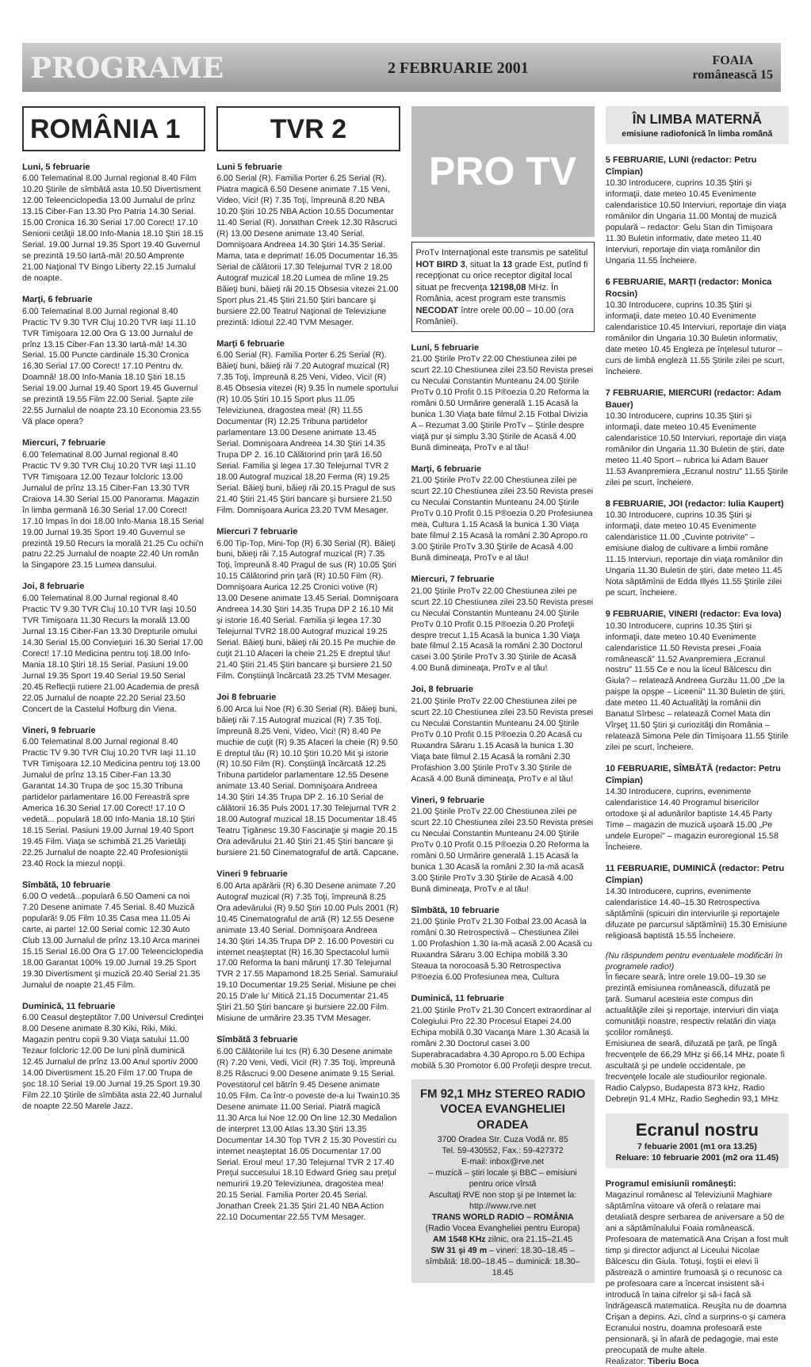PROGRAME
2 FEBRUARIE 2001
FOAIA
românească 15
ROMÂNIA 1
Luni, 5 februarie
6.00 Telematinal 8.00 Jurnal regional 8.40 Film 10.20 Ştirile de sîmbătă asta 10.50 Divertisment 12.00 Teleenciclopedia 13.00 Jurnalul de prînz 13.15 Ciber-Fan 13.30 Pro Patria 14.30 Serial. 15.00 Cronica 16.30 Serial 17.00 Corect! 17.10 Seniorii cetăţii 18.00 Info-Mania 18.10 Ştiri 18.15 Serial. 19.00 Jurnal 19.35 Sport 19.40 Guvernul se prezintă 19.50 Iartă-mă! 20.50 Amprente 21.00 Naţional TV Bingo Liberty 22.15 Jurnalul de noapte.
Marţi, 6 februarie
6.00 Telematinal 8.00 Jurnal regional 8.40 Practic TV 9.30 TVR Cluj 10.20 TVR Iaşi 11.10 TVR Timişoara 12.00 Ora G 13.00 Jurnalul de prînz 13.15 Ciber-Fan 13.30 Iartă-mă! 14.30 Serial. 15.00 Puncte cardinale 15.30 Cronica 16.30 Serial 17.00 Corect! 17.10 Pentru dv. Doamnă! 18.00 Info-Mania 18.10 Ştiri 18.15 Serial 19.00 Jurnal 19.40 Sport 19.45 Guvernul se prezintă 19.55 Film 22.00 Serial. Şapte zile 22.55 Jurnalul de noapte 23.10 Economia 23.55 Vă place opera?
Miercuri, 7 februarie
6.00 Telematinal 8.00 Jurnal regional 8.40 Practic TV 9.30 TVR Cluj 10.20 TVR Iaşi 11.10 TVR Timişoara 12.00 Tezaur folcloric 13.00 Jurnalul de prînz 13.15 Ciber-Fan 13.30 TVR Craiova 14.30 Serial 15.00 Panorama. Magazin în limba germană 16.30 Serial 17.00 Corect! 17.10 Impas în doi 18.00 Info-Mania 18.15 Serial 19.00 Jurnal 19.35 Sport 19.40 Guvernul se prezintă 19.50 Recurs la morală 21.25 Cu ochii'n patru 22.25 Jurnalul de noapte 22.40 Un român la Singapore 23.15 Lumea dansului.
Joi, 8 februarie
6.00 Telematinal 8.00 Jurnal regional 8.40 Practic TV 9.30 TVR Cluj 10.10 TVR Iaşi 10.50 TVR Timişoara 11.30 Recurs la morală 13.00 Jurnal 13.15 Ciber-Fan 13.30 Drepturile omului 14.30 Serial 15.00 Convieţuiri 16.30 Serial 17.00 Corect! 17.10 Medicina pentru toţi 18.00 Info-Mania 18.10 Ştiri 18.15 Serial. Pasiuni 19.00 Jurnal 19.35 Sport 19.40 Serial 19.50 Serial 20.45 Reflecţii rutiere 21.00 Academia de presă 22.05 Jurnalul de noapte 22.20 Serial 23.50 Concert de la Castelul Hofburg din Viena.
Vineri, 9 februarie
6.00 Telematinal 8.00 Jurnal regional 8.40 Practic TV 9.30 TVR Cluj 10.20 TVR Iaşi 11.10 TVR Timişoara 12.10 Medicina pentru toţi 13.00 Jurnalul de prînz 13.15 Ciber-Fan 13.30 Garantat 14.30 Trupa de şoc 15.30 Tribuna partidelor parlamentare 16.00 Fereastră spre America 16.30 Serial 17.00 Corect! 17.10 O vedetă... populară 18.00 Info-Mania 18.10 Ştiri 18.15 Serial. Pasiuni 19.00 Jurnal 19.40 Sport 19.45 Film. Viaţa se schimbă 21.25 Varietăţi 22.25 Jurnalul de noapte 22.40 Profesioniştii 23.40 Rock la miezul nopţii.
Sîmbătă, 10 februarie
6.00 O vedetă...populară 6.50 Oameni ca noi 7.20 Desene animate 7.45 Serial. 8.40 Muzică populară! 9.05 Film 10.35 Casa mea 11.05 Ai carte, ai parte! 12.00 Serial comic 12.30 Auto Club 13.00 Jurnalul de prînz 13.10 Arca marinei 15.15 Serial 16.00 Ora G 17.00 Teleenciclopedia 18.00 Garantat 100% 19.00 Jurnal 19.25 Sport 19.30 Divertisment şi muzică 20.40 Serial 21.35 Jurnalul de noapte 21.45 Film.
Duminică, 11 februarie
6.00 Ceasul deşteptător 7.00 Universul Credinţei 8.00 Desene animate 8.30 Kiki, Riki, Miki. Magazin pentru copii 9.30 Viaţa satului 11.00 Tezaur folcloric 12.00 De luni pînă duminică 12.45 Jurnalul de prînz 13.00 Anul sportiv 2000 14.00 Divertisment 15.20 Film 17.00 Trupa de şoc 18.10 Serial 19.00 Jurnal 19.25 Sport 19.30 Film 22.10 Ştirile de sîmbăta asta 22.40 Jurnalul de noapte 22.50 Marele Jazz.
TVR 2
Luni 5 februarie
6.00 Serial (R). Familia Porter 6.25 Serial (R). Piatra magică 6.50 Desene animate 7.15 Veni, Video, Vici! (R) 7.35 Toţi, împreună 8.20 NBA 10.20 Ştiri 10.25 NBA Action 10.55 Documentar 11.40 Serial (R). Jonathan Creek 12.30 Răscruci (R) 13.00 Desene animate 13.40 Serial. Domnişoara Andreea 14.30 Ştiri 14.35 Serial. Mama, tata e deprimat! 16.05 Documentar 16.35 Serial de călătorii 17.30 Telejurnal TVR 2 18.00 Autograf muzical 18.20 Lumea de mîine 19.25 Băieţi buni, băieţi răi 20.15 Obsesia vitezei 21.00 Sport plus 21.45 Ştiri 21.50 Ştiri bancare şi bursiere 22.00 Teatrul Naţional de Televiziune prezintă: Idiotul 22.40 TVM Mesager.
Marţi 6 februarie
6.00 Serial (R). Familia Porter 6.25 Serial (R). Băieţi buni, băieţi răi 7.20 Autograf muzical (R) 7.35 Toţi, împreună 8.25 Veni, Video, Vici! (R) 8.45 Obsesia vitezei (R) 9.35 În numele sportului (R) 10.05 Ştiri 10.15 Sport plus 11.05 Televiziunea, dragostea mea! (R) 11.55 Documentar (R) 12.25 Tribuna partidelor parlamentare 13.00 Desene animate 13.45 Serial. Domnişoara Andreea 14.30 Ştiri 14.35 Trupa DP 2. 16.10 Călătorind prin ţară 16.50 Serial. Familia şi legea 17.30 Telejurnal TVR 2 18.00 Autograf muzical 18.20 Ferma (R) 19.25 Serial. Băieţi buni, băieţi răi 20.15 Pragul de sus 21.40 Ştiri 21.45 Ştiri bancare şi bursiere 21.50 Film. Domnişoara Aurica 23.20 TVM Mesager.
Miercuri 7 februarie
6.00 Tip-Top, Mini-Top (R) 6.30 Serial (R). Băieţi buni, băieţi răi 7.15 Autograf muzical (R) 7.35 Toţi, împreună 8.40 Pragul de sus (R) 10.05 Ştiri 10.15 Călătorind prin ţară (R) 10.50 Film (R). Domnişoara Aurica 12.25 Cronici votive (R) 13.00 Desene animate 13.45 Serial. Domnişoara Andreea 14.30 Ştiri 14.35 Trupa DP 2 16.10 Mit şi istorie 16.40 Serial. Familia şi legea 17.30 Telejurnal TVR2 18.00 Autograf muzical 19.25 Serial. Băieţi buni, băieţi răi 20.15 Pe muchie de cuţit 21.10 Afaceri la cheie 21.25 E dreptul tău! 21.40 Ştiri 21.45 Ştiri bancare şi bursiere 21.50 Film. Conştiinţă încărcată 23.25 TVM Mesager.
Joi 8 februarie
6.00 Arca lui Noe (R) 6.30 Serial (R). Băieţi buni, băieţi răi 7.15 Autograf muzical (R) 7.35 Toţi, împreună 8.25 Veni, Video, Vici! (R) 8.40 Pe muchie de cuţit (R) 9.35 Afaceri la cheie (R) 9.50 E dreptul tău (R) 10.10 Ştiri 10.20 Mit şi istorie (R) 10.50 Film (R). Conştiinţă încărcată 12.25 Tribuna partidelor parlamentare 12.55 Desene animate 13.40 Serial. Domnişoara Andreea 14.30 Ştiri 14.35 Trupa DP 2. 16.10 Serial de călătorii 16.35 Puls 2001 17.30 Telejurnal TVR 2 18.00 Autograf muzical 18.15 Documentar 18.45 Teatru Ţigănesc 19.30 Fascinaţie şi magie 20.15 Ora adevărului 21.40 Ştiri 21.45 Ştiri bancare şi bursiere 21.50 Cinematograful de artă. Capcane.
Vineri 9 februarie
6.00 Arta apărării (R) 6.30 Desene animate 7.20 Autograf muzical (R) 7.35 Toţi, împreună 8.25 Ora adevărului (R) 9.50 Ştiri 10.00 Puls 2001 (R) 10.45 Cinematograful de artă (R) 12.55 Desene animate 13.40 Serial. Domnişoara Andreea 14.30 Ştiri 14.35 Trupa DP 2. 16.00 Povestiri cu internet neaşteptat (R) 16.30 Spectacolul lumii 17.00 Reforma la bani mărunţi 17.30 Telejurnal TVR 2 17.55 Mapamond 18.25 Serial. Samuraiul 19.10 Documentar 19.25 Serial. Misiune pe chei 20.15 D'ale lu' Mitică 21.15 Documentar 21.45 Ştiri 21.50 Ştiri bancare şi bursiere 22.00 Film. Misiune de urmărire 23.35 TVM Mesager.
Sîmbătă 3 februarie
6.00 Călătoriile lui Ics (R) 6.30 Desene animate (R) 7.20 Veni, Vedi, Vici! (R) 7.35 Toţi, împreună 8.25 Răscruci 9.00 Desene animate 9.15 Serial. Povestitorul cel bătrîn 9.45 Desene animate 10.05 Film. Ca într-o poveste de-a lui Twain10.35 Desene animate 11.00 Serial. Piatră magică 11.30 Arca lui Noe 12.00 On line 12.30 Medalion de interpret 13.00 Atlas 13.30 Ştiri 13.35 Documentar 14.30 Top TVR 2 15.30 Povestiri cu internet neaşteptat 16.05 Documentar 17.00 Serial. Eroul meu! 17.30 Telejurnal TVR 2 17.40 Preţul succesului 18.10 Edward Grieg sau preţul nemuririi 19.20 Televiziunea, dragostea mea! 20.15 Serial. Familia Porter 20.45 Serial. Jonathan Creek 21.35 Ştiri 21.40 NBA Action 22.10 Documentar 22.55 TVM Mesager.
PRO TV
ProTv Internaţional este transmis pe satelitul HOT BIRD 3, situat la 13 grade Est, putînd fi recepţionat cu orice receptor digital local situat pe frecvenţa 12198,08 MHz. În România, acest program este transmis NECODAT între orele 00.00 – 10.00 (ora României).
Luni, 5 februarie
21.00 Ştirile ProTv 22.00 Chestiunea zilei pe scurt 22.10 Chestiunea zilei 23.50 Revista presei cu Neculai Constantin Munteanu 24.00 Ştirile ProTv 0.10 Profit 0.15 P®oezia 0.20 Reforma la români 0.50 Urmărire generală 1.15 Acasă la bunica 1.30 Viaţa bate filmul 2.15 Fotbal Divizia A – Rezumat 3.00 Ştirile ProTv – Ştirile despre viaţă pur şi simplu 3.30 Ştirile de Acasă 4.00 Bună dimineaţa, ProTv e al tău!
Marţi, 6 februarie
21.00 Ştirile ProTv 22.00 Chestiunea zilei pe scurt 22.10 Chestiunea zilei 23.50 Revista presei cu Neculai Constantin Munteanu 24.00 Ştirile ProTv 0.10 Profit 0.15 P®oezia 0.20 Profesiunea mea, Cultura 1.15 Acasă la bunica 1.30 Viaţa bate filmul 2.15 Acasă la români 2.30 Apropo.ro 3.00 Ştirile ProTv 3.30 Ştirile de Acasă 4.00 Bună dimineaţa, ProTv e al tău!
Miercuri, 7 februarie
21.00 Ştirile ProTv 22.00 Chestiunea zilei pe scurt 22.10 Chestiunea zilei 23.50 Revista presei cu Neculai Constantin Munteanu 24.00 Ştirile ProTv 0.10 Profit 0.15 P®oezia 0.20 Profeţii despre trecut 1.15 Acasă la bunica 1.30 Viaţa bate filmul 2.15 Acasă la români 2.30 Doctorul casei 3.00 Ştirile ProTv 3.30 Ştirile de Acasă 4.00 Bună dimineaţa, ProTv e al tău!
Joi, 8 februarie
21.00 Ştirile ProTv 22.00 Chestiunea zilei pe scurt 22.10 Chestiunea zilei 23.50 Revista presei cu Neculai Constantin Munteanu 24.00 Ştirile ProTv 0.10 Profit 0.15 P®oezia 0.20 Acasă cu Ruxandra Săraru 1.15 Acasă la bunica 1.30 Viaţa bate filmul 2.15 Acasă la români 2.30 Profashion 3.00 Ştirile ProTv 3.30 Ştirile de Acasă 4.00 Bună dimineaţa, ProTv e al tău!
Vineri, 9 februarie
21.00 Ştirile ProTv 22.00 Chestiunea zilei pe scurt 22.10 Chestiunea zilei 23.50 Revista presei cu Neculai Constantin Munteanu 24.00 Ştirile ProTv 0.10 Profit 0.15 P®oezia 0.20 Reforma la români 0.50 Urmărire generală 1.15 Acasă la bunica 1.30 Acasă la români 2.30 Ia-mă acasă 3.00 Ştirile ProTv 3.30 Ştirile de Acasă 4.00 Bună dimineaţa, ProTv e al tău!
Sîmbătă, 10 februarie
21.00 Ştirile ProTv 21.30 Fotbal 23.00 Acasă la români 0.30 Retrospectivă – Chestiunea Zilei 1.00 Profashion 1.30 Ia-mă acasă 2.00 Acasă cu Ruxandra Săraru 3.00 Echipa mobilă 3.30 Steaua ta norocoasă 5.30 Retrospectiva P®oezia 6.00 Profesiunea mea, Cultura
Duminică, 11 februarie
21.00 Ştirile ProTv 21.30 Concert extraordinar al Colegiului Pro 22.30 Procesul Etapei 24.00 Echipa mobilă 0.30 Vacanţa Mare 1.30 Acasă la români 2.30 Doctorul casei 3.00 Superabracadabra 4.30 Apropo.ro 5.00 Echipa mobilă 5.30 Promotor 6.00 Profeţii despre trecut.
FM 92,1 MHz STEREO RADIO VOCEA EVANGHELIEI ORADEA
3700 Oradea Str. Cuza Vodă nr. 85
Tel. 59-430552, Fax.: 59-427372
E-mail: inbox@rve.net
– muzică – ştiri locale şi BBC – emisiuni pentru orice vîrstă
Ascultaţi RVE non stop şi pe Internet la: http://www.rve.net
TRANS WORLD RADIO – ROMÂNIA
(Radio Vocea Evangheliei pentru Europa)
AM 1548 KHz zilnic, ora 21.15–21.45
SW 31 şi 49 m – vineri: 18.30–18.45 – sîmbătă: 18.00–18.45 – duminică: 18.30–18.45
ÎN LIMBA MATERNĂ
emisiune radiofonică în limba română
5 FEBRUARIE, LUNI (redactor: Petru Cîmpian)
10.30 Introducere, cuprins 10.35 Ştiri şi informaţii, date meteo 10.45 Evenimente calendaristice 10.50 Interviuri, reportaje din viaţa românilor din Ungaria 11.00 Montaj de muzică populară – redactor: Gelu Stan din Timişoara 11.30 Buletin informativ, date meteo 11.40 Interviuri, reportaje din viaţa românilor din Ungaria 11.55 Încheiere.
6 FEBRUARIE, MARŢI (redactor: Monica Rocsin)
10.30 Introducere, cuprins 10.35 Ştiri şi informaţii, date meteo 10.40 Evenimente calendaristice 10.45 Interviuri, reportaje din viaţa românilor din Ungaria 10.30 Buletin informativ, date meteo 10.45 Engleza pe înţelesul tuturor – curs de limbă engleză 11.55 Ştirile zilei pe scurt, încheiere.
7 FEBRUARIE, MIERCURI (redactor: Adam Bauer)
10.30 Introducere, cuprins 10.35 Ştiri şi informaţii, date meteo 10.45 Evenimente calendaristice 10.50 Interviuri, reportaje din viaţa românilor din Ungaria 11.30 Buletin de ştiri, date meteo 11.40 Sport – rubrica lui Adam Bauer 11.53 Avanpremiera „Ecranul nostru" 11.55 Ştirile zilei pe scurt, încheiere.
8 FEBRUARIE, JOI (redactor: Iulia Kaupert)
10.30 Introducere, cuprins 10.35 Ştiri şi informaţii, date meteo 10.45 Evenimente calendaristice 11.00 „Cuvinte potrivite" – emisiune dialog de cultivare a limbii române 11.15 Interviuri, reportaje din viaţa românilor din Ungaria 11.30 Buletin de ştiri, date meteo 11.45 Nota săptămînii de Edda Illyés 11.55 Ştirile zilei pe scurt, încheiere.
9 FEBRUARIE, VINERI (redactor: Eva Iova)
10.30 Introducere, cuprins 10.35 Ştiri şi informaţii, date meteo 10.40 Evenimente calendaristice 11.50 Revista presei „Foaia românească" 11.52 Avanpremiera „Ecranul nostru" 11.55 Ce e nou la liceul Bălcescu din Giula? – relatează Andreea Gurzău 11.00 „De la paişpe la opşpe – Liceenii" 11.30 Buletin de ştiri, date meteo 11.40 Actualităţi la românii din Banatul Sîrbesc – relatează Cornel Mata din Vîrşeţ 11.50 Ştiri şi curiozităţi din România – relatează Simona Pele din Timişoara 11.55 Ştirile zilei pe scurt, încheiere.
10 FEBRUARIE, SÎMBĂTĂ (redactor: Petru Cîmpian)
14.30 Introducere, cuprins, evenimente calendaristice 14.40 Programul bisericilor ortodoxe şi al adunărilor baptiste 14.45 Party Time – magazin de muzică uşoară 15.00 „Pe undele Europei" – magazin euroregional 15.58 Încheiere.
11 FEBRUARIE, DUMINICĂ (redactor: Petru Cîmpian)
14.30 Introducere, cuprins, evenimente calendaristice 14.40–15.30 Retrospectiva săptămînii (spicuiri din interviurile şi reportajele difuzate pe parcursul săptămînii) 15.30 Emisiune religioasă baptistă 15.55 Încheiere.
(Nu răspundem pentru eventualele modificări în programele radio!)
În fiecare seară, între orele 19.00–19.30 se prezintă emisiunea românească, difuzată pe ţară. Sumarul acesteia este compus din actualităţile zilei şi reportaje, interviuri din viaţa comunităţii noastre, respectiv relatări din viaţa şcolilor româneşti.
Emisiunea de seară, difuzată pe ţară, pe lîngă frecvenţele de 66,29 MHz şi 66,14 MHz, poate fi ascultată şi pe undele occidentale, pe frecvenţele locale ale studiourilor regionale.
Radio Calypso, Budapesta 873 kHz, Radio Debreţin 91,4 MHz, Radio Seghedin 93,1 MHz
Ecranul nostru
7 febuarie 2001 (m1 ora 13.25)
Reluare: 10 februarie 2001 (m2 ora 11.45)
Programul emisiunii româneşti:
Magazinul românesc al Televiziunii Maghiare săptămîna viitoare vă oferă o relatare mai detaliată despre serbarea de aniversare a 50 de ani a săptămînalului Foaia românească. Profesoara de matematică Ana Crişan a fost mult timp şi director adjunct al Liceului Nicolae Bălcescu din Giula. Totuşi, foştii ei elevi îi păstrează o amintire frumoasă şi o recunosc ca pe profesoara care a încercat insistent să-i introducă în taina cifrelor şi să-i facă să îndrăgească matematica. Reuşita nu de doamna Crişan a depins. Azi, cînd a surprins-o şi camera Ecranului nostru, doamna profesoară este pensionară, şi în afară de pedagogie, mai este preocupată de multe altele.
Realizator: Tiberiu Boca